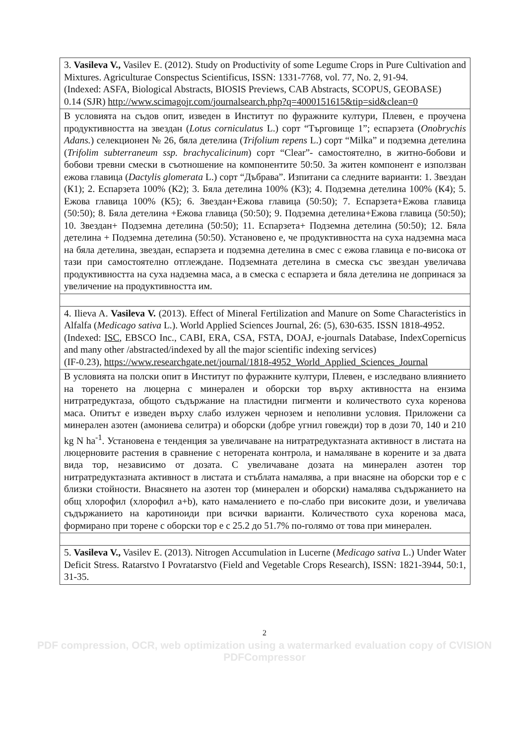| 3. Vasileva V., Vasilev E. (2012). Study on Productivity of some Legume Crops in Pure Cultivation and Mixtures. Agriculturae Conspectus Scientificus, ISSN: 1331-7768, vol. 77, No. 2, 91-94. (Indexed: ASFA, Biological Abstracts, BIOSIS Previews, CAB Abstracts, SCOPUS, GEOBASE) 0.14 (SJR) http://www.scimagojr.com/journalsearch.php?q=4000151615&tip=sid&clean=0 |
| В условията на съдов опит, изведен в Институт по фуражните култури, Плевен, е проучена продуктивността на звездан ( Lotus corniculatus L.) сорт “Търговище 1”; еспарзета ( Onobrychis Adans. ) селекционен № 26, бяла детелина ( Trifolium repens L.) сорт “Milka” и подземна детелина ( Trifolim subterraneum ssp. brachycalicinum ) сорт “Clear”- самостоятелно, в житно-бобови и бобови тревни смески в съотношение на компонентите 50:50. За житен компонент е използван ежова главица ( Dactylis glomerata L.) сорт “Дъбрава”. Изпитани са следните варианти: 1. Звездан (К1); 2. Еспарзета 100% (К2); 3. Бяла детелина 100% (К3); 4. Подземна детелина 100% (К4); 5. Ежова главица 100% (К5); 6. Звездан+Ежова главица (50:50); 7. Еспарзета+Ежова главица (50:50); 8. Бяла детелина +Ежова главица (50:50); 9. Подземна детелина+Ежова главица (50:50); 10. Звездан+ Подземна детелина (50:50); 11. Еспарзета+ Подземна детелина (50:50); 12. Бяла детелина + Подземна детелина (50:50). Установено е, че продуктивността на суха надземна маса на бяла детелина, звездан, еспарзета и подземна детелина в смес с ежова главица е по-висока от тази при самостоятелно отглеждане. Подземната детелина в смеска със звездан увеличава продуктивността на суха надземна маса, а в смеска с еспарзета и бяла детелина не допринася за увеличение на продуктивността им. |
| 4. Ilieva A. Vasileva V. (2013). Effect of Mineral Fertilization and Manure on Some Characteristics in Alfalfa ( Medicago sativa L.). World Applied Sciences Journal, 26: (5), 630-635. ISSN 1818-4952. (Indexed: ISC , EBSCO Inc., CABI, ERA, CSA, FSTA, DOAJ, e-journals Database, IndexCopernicus and many other /abstracted/indexed by all the major scientific indexing services) (IF-0.23), https://www.researchgate.net/journal/1818-4952_World_Applied_Sciences_Journal |
| В условията на полски опит в Институт по фуражните култури, Плевен, е изследвано влиянието на торенето на люцерна с минерален и оборски тор върху активността на ензима нитратредуктаза, общото съдържание на пластидни пигменти и количеството суха коренова маса. Опитът е изведен върху слабо излужен чернозем и неполивни условия. Приложени са минерален азотен (амониева селитра) и оборски (добре угнил говежди) тор в дози 70, 140 и 210 kg N ha<sup>-1</sup>. Установена е тенденция за увеличаване на нитратредуктазната активност в листата на люцерновите растения в сравнение с неторената контрола, и намаляване в корените и за двата вида тор, независимо от дозата. С увеличаване дозата на минерален азотен тор нитратредуктазната активност в листата и стъблата намалява, а при внасяне на оборски тор е с близки стойности. Внасянето на азотен тор (минерален и оборски) намалява съдържанието на общ хлорофил (хлорофил a+b), като намалението е по-слабо при високите дози, и увеличава съдържанието на каротиноиди при всички варианти. Количеството суха коренова маса, формирано при торене с оборски тор е с 25.2 до 51.7% по-голямо от това при минерален. |
| 5. Vasileva V., Vasilev E. (2013). Nitrogen Accumulation in Lucerne ( Medicago sativa L.) Under Water Deficit Stress. Ratarstvo I Povratarstvo (Field and Vegetable Crops Research), ISSN: 1821-3944, 50:1, 31-35. |
2
PDF compression, OCR, web optimization using a watermarked evaluation copy of CVISION PDFCompressor